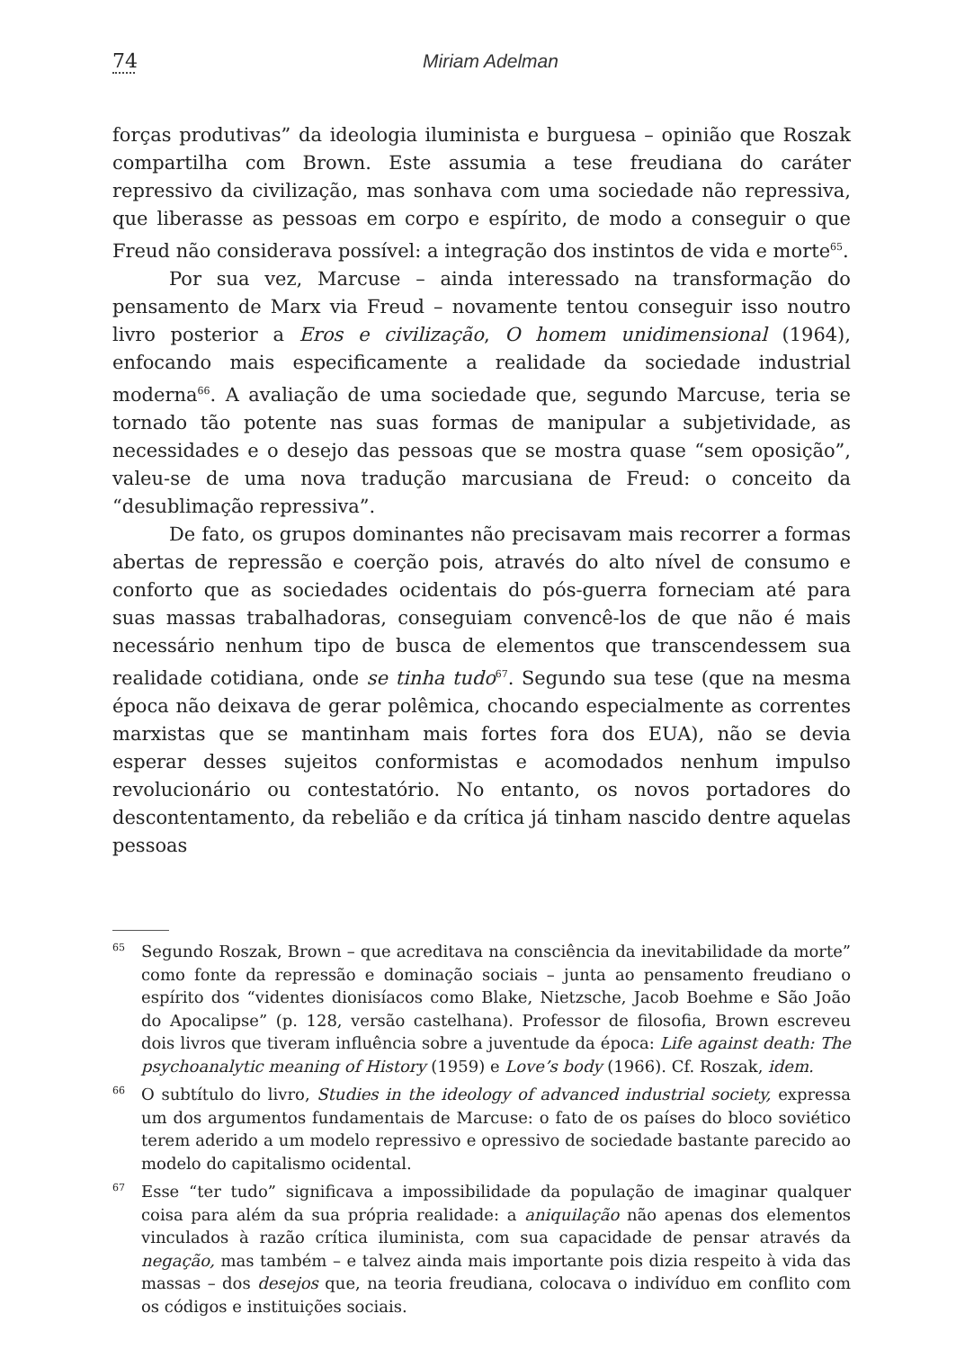74 Miriam Adelman
forças produtivas” da ideologia iluminista e burguesa – opinião que Roszak compartilha com Brown. Este assumia a tese freudiana do caráter repressivo da civilização, mas sonhava com uma sociedade não repressiva, que liberasse as pessoas em corpo e espírito, de modo a conseguir o que Freud não considerava possível: a integração dos instintos de vida e morte<sup>65</sup>.
Por sua vez, Marcuse – ainda interessado na transformação do pensamento de Marx via Freud – novamente tentou conseguir isso noutro livro posterior a Eros e civilização, O homem unidimensional (1964), enfocando mais especificamente a realidade da sociedade industrial moderna<sup>66</sup>. A avaliação de uma sociedade que, segundo Marcuse, teria se tornado tão potente nas suas formas de manipular a subjetividade, as necessidades e o desejo das pessoas que se mostra quase “sem oposição”, valeu-se de uma nova tradução marcusiana de Freud: o conceito da “desublimação repressiva”.
De fato, os grupos dominantes não precisavam mais recorrer a formas abertas de repressão e coerção pois, através do alto nível de consumo e conforto que as sociedades ocidentais do pós-guerra forneciam até para suas massas trabalhadoras, conseguiam convencê-los de que não é mais necessário nenhum tipo de busca de elementos que transcendessem sua realidade cotidiana, onde se tinha tudo<sup>67</sup>. Segundo sua tese (que na mesma época não deixava de gerar polêmica, chocando especialmente as correntes marxistas que se mantinham mais fortes fora dos EUA), não se devia esperar desses sujeitos conformistas e acomodados nenhum impulso revolucionário ou contestatório. No entanto, os novos portadores do descontentamento, da rebelião e da crítica já tinham nascido dentre aquelas pessoas
65 Segundo Roszak, Brown – que acreditava na consciência da inevitabilidade da morte” como fonte da repressão e dominação sociais – junta ao pensamento freudiano o espírito dos “videntes dionisíacos como Blake, Nietzsche, Jacob Boehme e São João do Apocalipse” (p. 128, versão castelhana). Professor de filosofia, Brown escreveu dois livros que tiveram influência sobre a juventude da época: Life against death: The psychoanalytic meaning of History (1959) e Love’s body (1966). Cf. Roszak, idem.
66 O subtítulo do livro, Studies in the ideology of advanced industrial society, expressa um dos argumentos fundamentais de Marcuse: o fato de os países do bloco soviético terem aderido a um modelo repressivo e opressivo de sociedade bastante parecido ao modelo do capitalismo ocidental.
67 Esse “ter tudo” significava a impossibilidade da população de imaginar qualquer coisa para além da sua própria realidade: a aniquilação não apenas dos elementos vinculados à razão crítica iluminista, com sua capacidade de pensar através da negação, mas também – e talvez ainda mais importante pois dizia respeito à vida das massas – dos desejos que, na teoria freudiana, colocava o indivíduo em conflito com os códigos e instituições sociais.